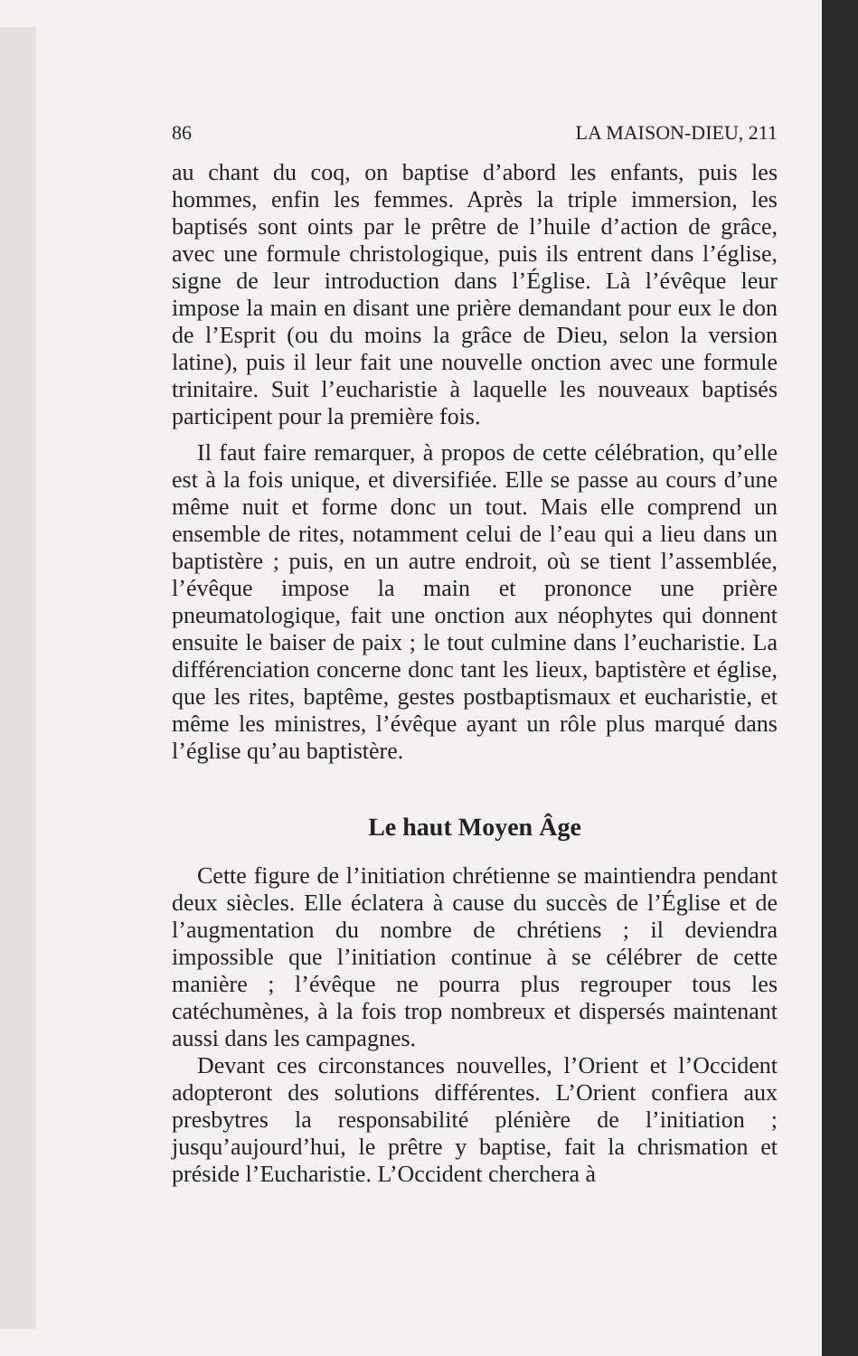86 LA MAISON-DIEU, 211
au chant du coq, on baptise d’abord les enfants, puis les hommes, enfin les femmes. Après la triple immersion, les baptisés sont oints par le prêtre de l’huile d’action de grâce, avec une formule christologique, puis ils entrent dans l’église, signe de leur introduction dans l’Église. Là l’évêque leur impose la main en disant une prière demandant pour eux le don de l’Esprit (ou du moins la grâce de Dieu, selon la version latine), puis il leur fait une nouvelle onction avec une formule trinitaire. Suit l’eucharistie à laquelle les nouveaux baptisés participent pour la première fois.
Il faut faire remarquer, à propos de cette célébration, qu’elle est à la fois unique, et diversifiée. Elle se passe au cours d’une même nuit et forme donc un tout. Mais elle comprend un ensemble de rites, notamment celui de l’eau qui a lieu dans un baptistère ; puis, en un autre endroit, où se tient l’assemblée, l’évêque impose la main et prononce une prière pneumatologique, fait une onction aux néophytes qui donnent ensuite le baiser de paix ; le tout culmine dans l’eucharistie. La différenciation concerne donc tant les lieux, baptistère et église, que les rites, baptême, gestes postbaptismaux et eucharistie, et même les ministres, l’évêque ayant un rôle plus marqué dans l’église qu’au baptistère.
Le haut Moyen Âge
Cette figure de l’initiation chrétienne se maintiendra pendant deux siècles. Elle éclatera à cause du succès de l’Église et de l’augmentation du nombre de chrétiens ; il deviendra impossible que l’initiation continue à se célébrer de cette manière ; l’évêque ne pourra plus regrouper tous les catéchumènes, à la fois trop nombreux et dispersés maintenant aussi dans les campagnes.
Devant ces circonstances nouvelles, l’Orient et l’Occident adopteront des solutions différentes. L’Orient confiera aux presbytres la responsabilité plénière de l’initiation ; jusqu’aujourd’hui, le prêtre y baptise, fait la chrismation et préside l’Eucharistie. L’Occident cherchera à